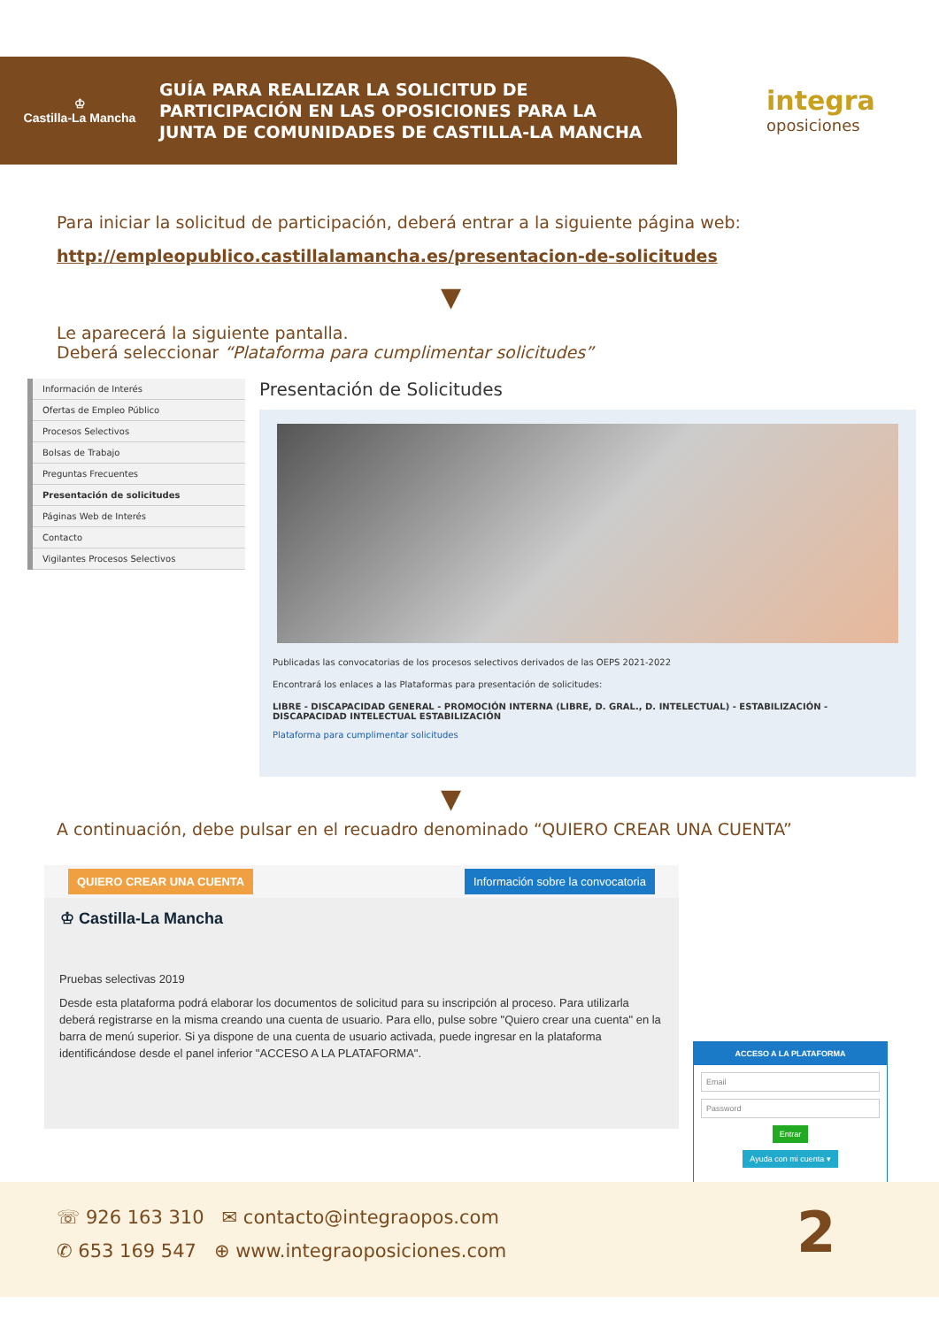♔
Castilla-La Mancha
GUÍA PARA REALIZAR LA SOLICITUD DE
PARTICIPACIÓN EN LAS OPOSICIONES PARA LA
JUNTA DE COMUNIDADES DE CASTILLA-LA MANCHA
integra
oposiciones
Para iniciar la solicitud de participación, deberá entrar a la siguiente página web:
http://empleopublico.castillalamancha.es/presentacion-de-solicitudes
▼
Le aparecerá la siguiente pantalla.
Deberá seleccionar “Plataforma para cumplimentar solicitudes”
Información de Interés
Ofertas de Empleo Público
Procesos Selectivos
Bolsas de Trabajo
Preguntas Frecuentes
Presentación de solicitudes
Páginas Web de Interés
Contacto
Vigilantes Procesos Selectivos
Presentación de Solicitudes
Publicadas las convocatorias de los procesos selectivos derivados de las OEPS 2021-2022
Encontrará los enlaces a las Plataformas para presentación de solicitudes:
LIBRE - DISCAPACIDAD GENERAL - PROMOCIÓN INTERNA (LIBRE, D. GRAL., D. INTELECTUAL) - ESTABILIZACIÓN - DISCAPACIDAD INTELECTUAL ESTABILIZACIÓN
Plataforma para cumplimentar solicitudes
▼
A continuación, debe pulsar en el recuadro denominado “QUIERO CREAR UNA CUENTA”
QUIERO CREAR UNA CUENTA Información sobre la convocatoria
♔ Castilla-La Mancha
Pruebas selectivas 2019
Desde esta plataforma podrá elaborar los documentos de solicitud para su inscripción al proceso. Para utilizarla deberá registrarse en la misma creando una cuenta de usuario. Para ello, pulse sobre "Quiero crear una cuenta" en la barra de menú superior. Si ya dispone de una cuenta de usuario activada, puede ingresar en la plataforma identificándose desde el panel inferior "ACCESO A LA PLATAFORMA".
ACCESO A LA PLATAFORMA
Email
Password
Entrar
Ayuda con mi cuenta ▾
☏ 926 163 310 ✉ contacto@integraopos.com
✆ 653 169 547 ⊕ www.integraoposiciones.com
2